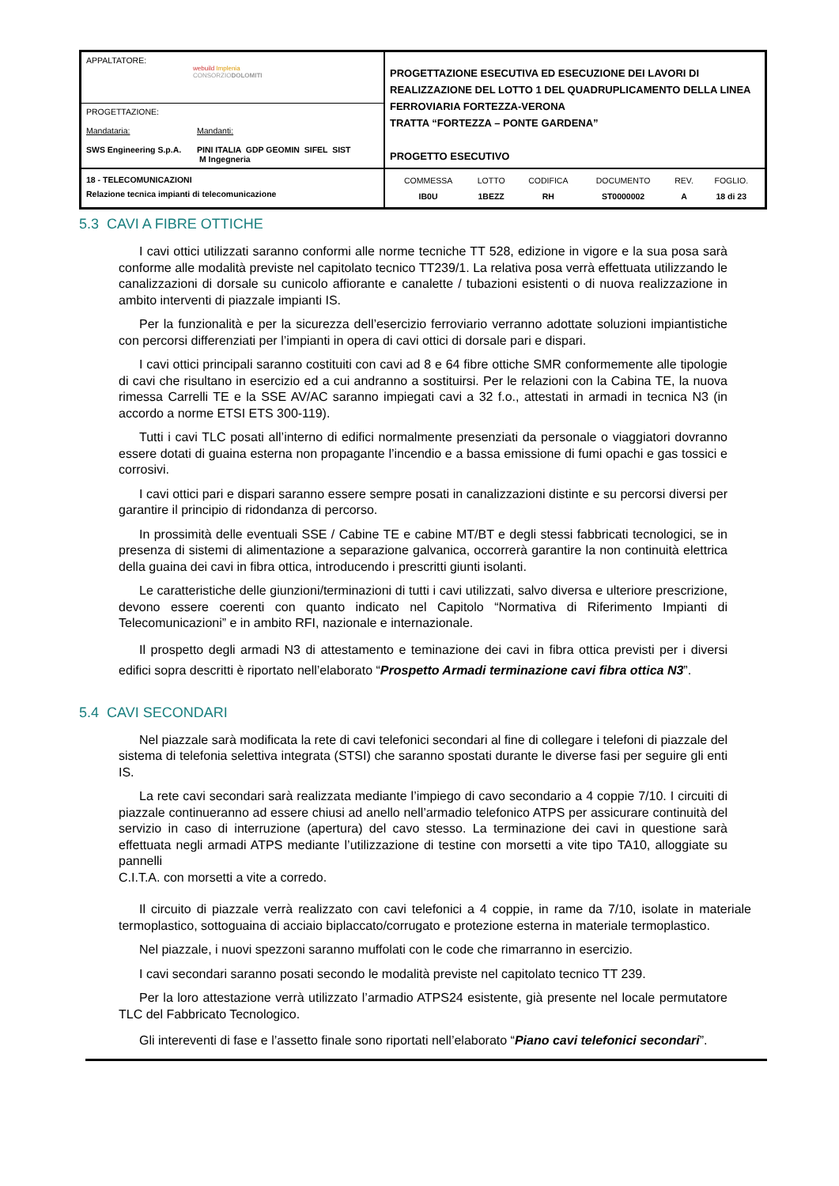| APPALTATORE: webuild Implenia CONSORZIO DOLOMITI | PROGETTAZIONE ESECUTIVA ED ESECUZIONE DEI LAVORI DI REALIZZAZIONE DEL LOTTO 1 DEL QUADRUPLICAMENTO DELLA LINEA FERROVIARIA FORTEZZA-VERONA TRATTA “FORTEZZA – PONTE GARDENA” PROGETTO ESECUTIVO |
| PROGETTAZIONE: Mandataria: SWS Engineering S.p.A. Mandanti: PINI ITALIA GDP GEOMIN SIFEL SIST M Ingegneria | |
| 18 - TELECOMUNICAZIONI Relazione tecnica impianti di telecomunicazione | / COMMESSA / LOTTO / CODIFICA / DOCUMENTO / REV. / FOGLIO. / / IB0U / 1BEZZ / RH / ST0000002 / A / 18 di 23 / |
5.3 CAVI A FIBRE OTTICHE
I cavi ottici utilizzati saranno conformi alle norme tecniche TT 528, edizione in vigore e la sua posa sarà conforme alle modalità previste nel capitolato tecnico TT239/1. La relativa posa verrà effettuata utilizzando le canalizzazioni di dorsale su cunicolo affiorante e canalette / tubazioni esistenti o di nuova realizzazione in ambito interventi di piazzale impianti IS.
Per la funzionalità e per la sicurezza dell’esercizio ferroviario verranno adottate soluzioni impiantistiche con percorsi differenziati per l’impianti in opera di cavi ottici di dorsale pari e dispari.
I cavi ottici principali saranno costituiti con cavi ad 8 e 64 fibre ottiche SMR conformemente alle tipologie di cavi che risultano in esercizio ed a cui andranno a sostituirsi. Per le relazioni con la Cabina TE, la nuova rimessa Carrelli TE e la SSE AV/AC saranno impiegati cavi a 32 f.o., attestati in armadi in tecnica N3 (in accordo a norme ETSI ETS 300-119).
Tutti i cavi TLC posati all’interno di edifici normalmente presenziati da personale o viaggiatori dovranno essere dotati di guaina esterna non propagante l’incendio e a bassa emissione di fumi opachi e gas tossici e corrosivi.
I cavi ottici pari e dispari saranno essere sempre posati in canalizzazioni distinte e su percorsi diversi per garantire il principio di ridondanza di percorso.
In prossimità delle eventuali SSE / Cabine TE e cabine MT/BT e degli stessi fabbricati tecnologici, se in presenza di sistemi di alimentazione a separazione galvanica, occorrerà garantire la non continuità elettrica della guaina dei cavi in fibra ottica, introducendo i prescritti giunti isolanti.
Le caratteristiche delle giunzioni/terminazioni di tutti i cavi utilizzati, salvo diversa e ulteriore prescrizione, devono essere coerenti con quanto indicato nel Capitolo “Normativa di Riferimento Impianti di Telecomunicazioni” e in ambito RFI, nazionale e internazionale.
Il prospetto degli armadi N3 di attestamento e teminazione dei cavi in fibra ottica previsti per i diversi edifici sopra descritti è riportato nell’elaborato “Prospetto Armadi terminazione cavi fibra ottica N3”.
5.4 CAVI SECONDARI
Nel piazzale sarà modificata la rete di cavi telefonici secondari al fine di collegare i telefoni di piazzale del sistema di telefonia selettiva integrata (STSI) che saranno spostati durante le diverse fasi per seguire gli enti IS.
La rete cavi secondari sarà realizzata mediante l’impiego di cavo secondario a 4 coppie 7/10. I circuiti di piazzale continueranno ad essere chiusi ad anello nell’armadio telefonico ATPS per assicurare continuità del servizio in caso di interruzione (apertura) del cavo stesso. La terminazione dei cavi in questione sarà effettuata negli armadi ATPS mediante l’utilizzazione di testine con morsetti a vite tipo TA10, alloggiate su pannelli
C.I.T.A. con morsetti a vite a corredo.
Il circuito di piazzale verrà realizzato con cavi telefonici a 4 coppie, in rame da 7/10, isolate in materiale termoplastico, sottoguaina di acciaio biplaccato/corrugato e protezione esterna in materiale termoplastico.
Nel piazzale, i nuovi spezzoni saranno muffolati con le code che rimarranno in esercizio.
I cavi secondari saranno posati secondo le modalità previste nel capitolato tecnico TT 239.
Per la loro attestazione verrà utilizzato l’armadio ATPS24 esistente, già presente nel locale permutatore TLC del Fabbricato Tecnologico.
Gli intereventi di fase e l’assetto finale sono riportati nell’elaborato “Piano cavi telefonici secondari”.